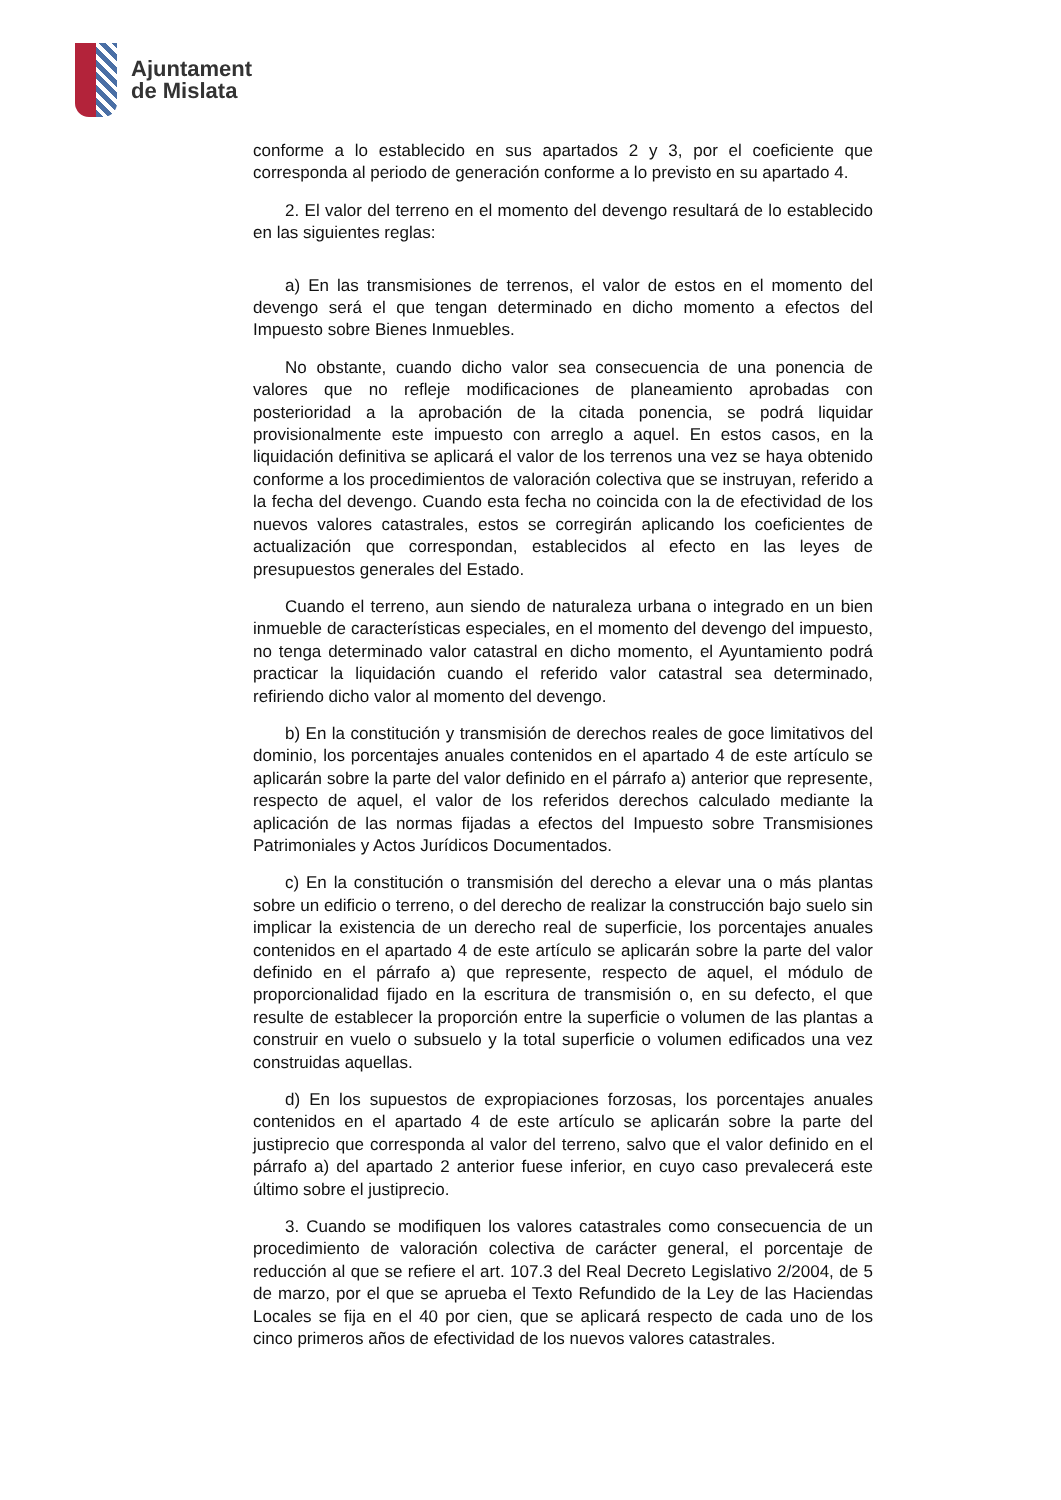Ajuntament
de Mislata
conforme a lo establecido en sus apartados 2 y 3, por el coeficiente que corresponda al periodo de generación conforme a lo previsto en su apartado 4.
2. El valor del terreno en el momento del devengo resultará de lo establecido en las siguientes reglas:
a) En las transmisiones de terrenos, el valor de estos en el momento del devengo será el que tengan determinado en dicho momento a efectos del Impuesto sobre Bienes Inmuebles.
No obstante, cuando dicho valor sea consecuencia de una ponencia de valores que no refleje modificaciones de planeamiento aprobadas con posterioridad a la aprobación de la citada ponencia, se podrá liquidar provisionalmente este impuesto con arreglo a aquel. En estos casos, en la liquidación definitiva se aplicará el valor de los terrenos una vez se haya obtenido conforme a los procedimientos de valoración colectiva que se instruyan, referido a la fecha del devengo. Cuando esta fecha no coincida con la de efectividad de los nuevos valores catastrales, estos se corregirán aplicando los coeficientes de actualización que correspondan, establecidos al efecto en las leyes de presupuestos generales del Estado.
Cuando el terreno, aun siendo de naturaleza urbana o integrado en un bien inmueble de características especiales, en el momento del devengo del impuesto, no tenga determinado valor catastral en dicho momento, el Ayuntamiento podrá practicar la liquidación cuando el referido valor catastral sea determinado, refiriendo dicho valor al momento del devengo.
b) En la constitución y transmisión de derechos reales de goce limitativos del dominio, los porcentajes anuales contenidos en el apartado 4 de este artículo se aplicarán sobre la parte del valor definido en el párrafo a) anterior que represente, respecto de aquel, el valor de los referidos derechos calculado mediante la aplicación de las normas fijadas a efectos del Impuesto sobre Transmisiones Patrimoniales y Actos Jurídicos Documentados.
c) En la constitución o transmisión del derecho a elevar una o más plantas sobre un edificio o terreno, o del derecho de realizar la construcción bajo suelo sin implicar la existencia de un derecho real de superficie, los porcentajes anuales contenidos en el apartado 4 de este artículo se aplicarán sobre la parte del valor definido en el párrafo a) que represente, respecto de aquel, el módulo de proporcionalidad fijado en la escritura de transmisión o, en su defecto, el que resulte de establecer la proporción entre la superficie o volumen de las plantas a construir en vuelo o subsuelo y la total superficie o volumen edificados una vez construidas aquellas.
d) En los supuestos de expropiaciones forzosas, los porcentajes anuales contenidos en el apartado 4 de este artículo se aplicarán sobre la parte del justiprecio que corresponda al valor del terreno, salvo que el valor definido en el párrafo a) del apartado 2 anterior fuese inferior, en cuyo caso prevalecerá este último sobre el justiprecio.
3. Cuando se modifiquen los valores catastrales como consecuencia de un procedimiento de valoración colectiva de carácter general, el porcentaje de reducción al que se refiere el art. 107.3 del Real Decreto Legislativo 2/2004, de 5 de marzo, por el que se aprueba el Texto Refundido de la Ley de las Haciendas Locales se fija en el 40 por cien, que se aplicará respecto de cada uno de los cinco primeros años de efectividad de los nuevos valores catastrales.